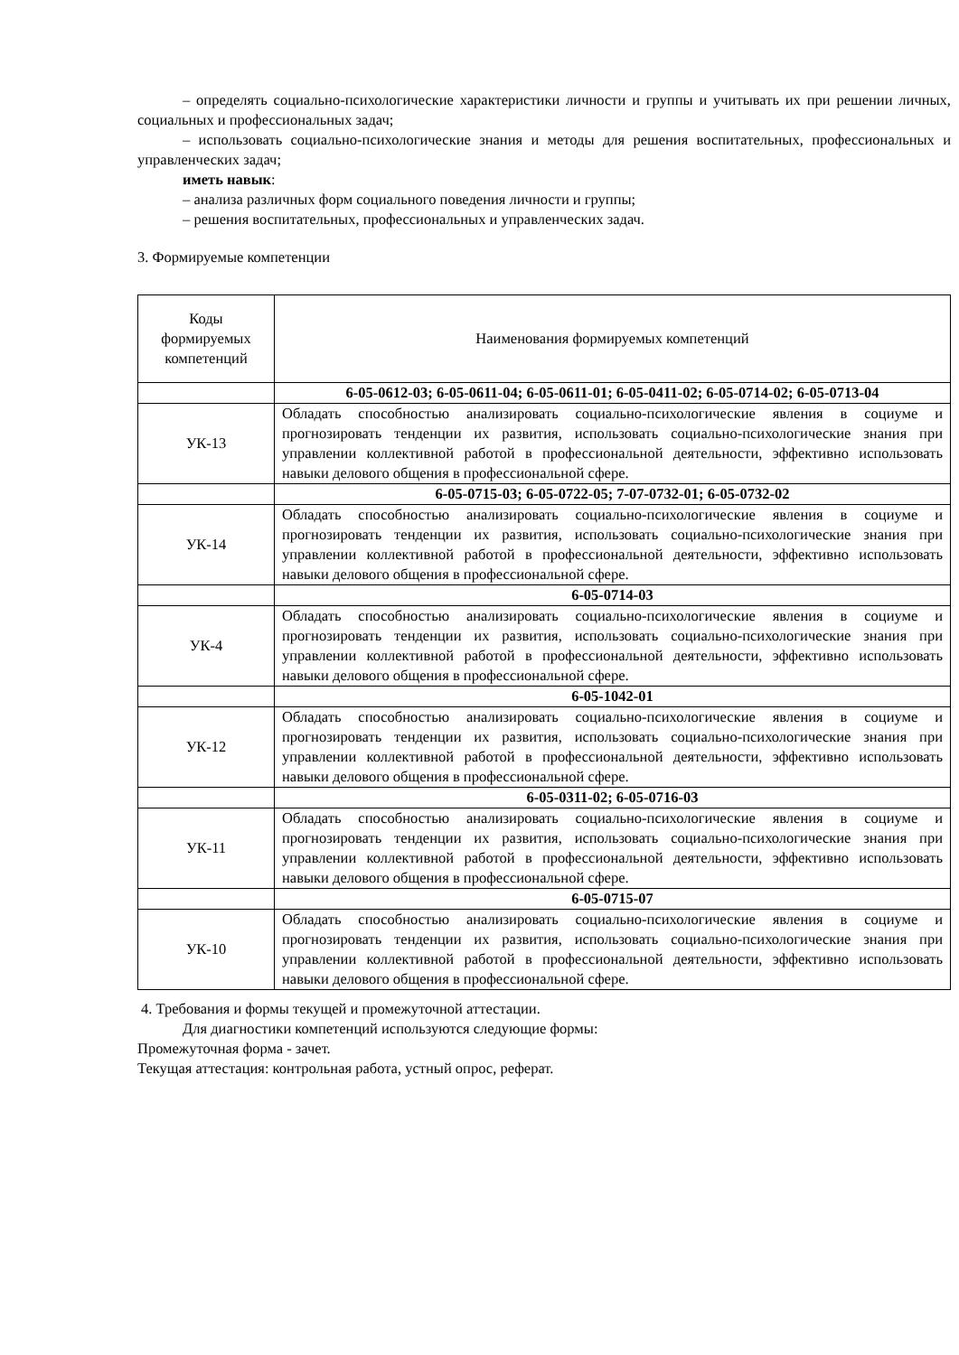– определять социально-психологические характеристики личности и группы и учитывать их при решении личных, социальных и профессиональных задач;
– использовать социально-психологические знания и методы для решения воспитательных, профессиональных и управленческих задач;
иметь навык:
– анализа различных форм социального поведения личности и группы;
– решения воспитательных, профессиональных и управленческих задач.
3. Формируемые компетенции
| Коды формируемых компетенций | Наименования формируемых компетенций |
| | 6-05-0612-03; 6-05-0611-04; 6-05-0611-01; 6-05-0411-02; 6-05-0714-02; 6-05-0713-04 |
| УК-13 | Обладать способностью анализировать социально-психологические явления в социуме и прогнозировать тенденции их развития, использовать социально-психологические знания при управлении коллективной работой в профессиональной деятельности, эффективно использовать навыки делового общения в профессиональной сфере. |
| | 6-05-0715-03; 6-05-0722-05; 7-07-0732-01; 6-05-0732-02 |
| УК-14 | Обладать способностью анализировать социально-психологические явления в социуме и прогнозировать тенденции их развития, использовать социально-психологические знания при управлении коллективной работой в профессиональной деятельности, эффективно использовать навыки делового общения в профессиональной сфере. |
| | 6-05-0714-03 |
| УК-4 | Обладать способностью анализировать социально-психологические явления в социуме и прогнозировать тенденции их развития, использовать социально-психологические знания при управлении коллективной работой в профессиональной деятельности, эффективно использовать навыки делового общения в профессиональной сфере. |
| | 6-05-1042-01 |
| УК-12 | Обладать способностью анализировать социально-психологические явления в социуме и прогнозировать тенденции их развития, использовать социально-психологические знания при управлении коллективной работой в профессиональной деятельности, эффективно использовать навыки делового общения в профессиональной сфере. |
| | 6-05-0311-02; 6-05-0716-03 |
| УК-11 | Обладать способностью анализировать социально-психологические явления в социуме и прогнозировать тенденции их развития, использовать социально-психологические знания при управлении коллективной работой в профессиональной деятельности, эффективно использовать навыки делового общения в профессиональной сфере. |
| | 6-05-0715-07 |
| УК-10 | Обладать способностью анализировать социально-психологические явления в социуме и прогнозировать тенденции их развития, использовать социально-психологические знания при управлении коллективной работой в профессиональной деятельности, эффективно использовать навыки делового общения в профессиональной сфере. |
4. Требования и формы текущей и промежуточной аттестации.
Для диагностики компетенций используются следующие формы:
Промежуточная форма - зачет.
Текущая аттестация: контрольная работа, устный опрос, реферат.